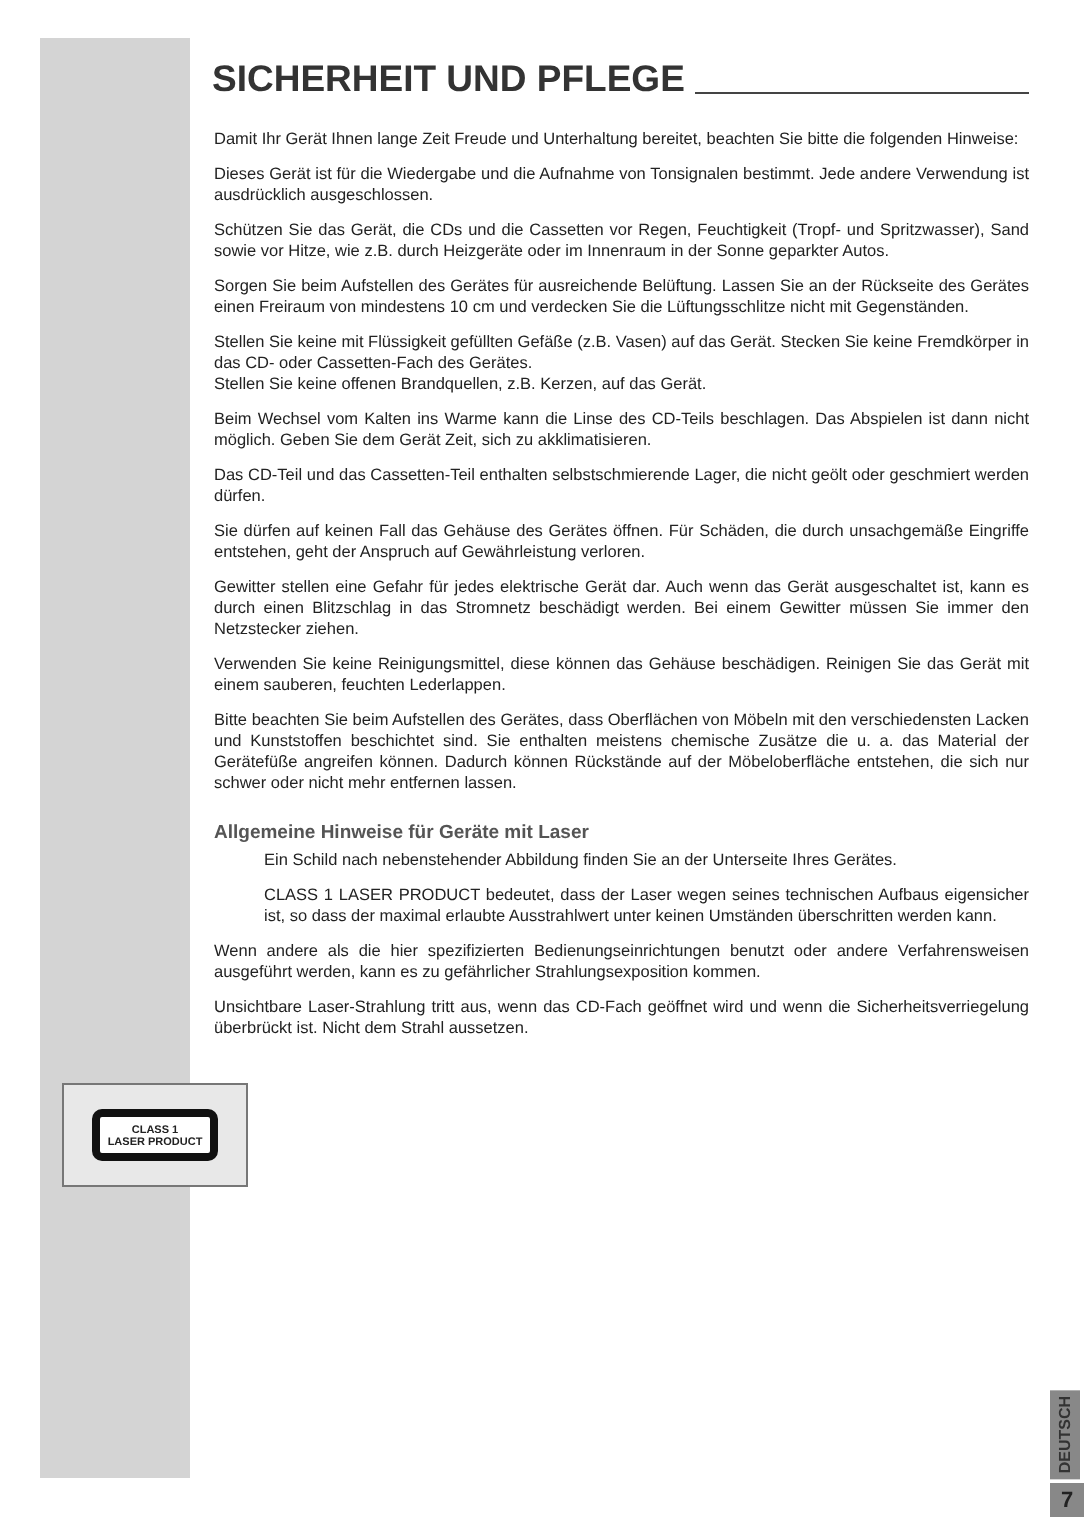CLASS 1
LASER PRODUCT
SICHERHEIT UND PFLEGE
Damit Ihr Gerät Ihnen lange Zeit Freude und Unterhaltung bereitet, beachten Sie bitte die folgenden Hinweise:
Dieses Gerät ist für die Wiedergabe und die Aufnahme von Tonsignalen bestimmt. Jede andere Verwendung ist ausdrücklich ausgeschlossen.
Schützen Sie das Gerät, die CDs und die Cassetten vor Regen, Feuchtigkeit (Tropf- und Spritzwasser), Sand sowie vor Hitze, wie z.B. durch Heizgeräte oder im Innenraum in der Sonne geparkter Autos.
Sorgen Sie beim Aufstellen des Gerätes für ausreichende Belüftung. Lassen Sie an der Rückseite des Gerätes einen Freiraum von mindestens 10 cm und verdecken Sie die Lüftungsschlitze nicht mit Gegenständen.
Stellen Sie keine mit Flüssigkeit gefüllten Gefäße (z.B. Vasen) auf das Gerät. Stecken Sie keine Fremdkörper in das CD- oder Cassetten-Fach des Gerätes.
Stellen Sie keine offenen Brandquellen, z.B. Kerzen, auf das Gerät.
Beim Wechsel vom Kalten ins Warme kann die Linse des CD-Teils beschlagen. Das Abspielen ist dann nicht möglich. Geben Sie dem Gerät Zeit, sich zu akklimatisieren.
Das CD-Teil und das Cassetten-Teil enthalten selbstschmierende Lager, die nicht geölt oder geschmiert werden dürfen.
Sie dürfen auf keinen Fall das Gehäuse des Gerätes öffnen. Für Schäden, die durch unsachgemäße Eingriffe entstehen, geht der Anspruch auf Gewährleistung verloren.
Gewitter stellen eine Gefahr für jedes elektrische Gerät dar. Auch wenn das Gerät ausgeschaltet ist, kann es durch einen Blitzschlag in das Stromnetz beschädigt werden. Bei einem Gewitter müssen Sie immer den Netzstecker ziehen.
Verwenden Sie keine Reinigungsmittel, diese können das Gehäuse beschädigen. Reinigen Sie das Gerät mit einem sauberen, feuchten Lederlappen.
Bitte beachten Sie beim Aufstellen des Gerätes, dass Oberflächen von Möbeln mit den verschiedensten Lacken und Kunststoffen beschichtet sind. Sie enthalten meistens chemische Zusätze die u. a. das Material der Gerätefüße angreifen können. Dadurch können Rückstände auf der Möbeloberfläche entstehen, die sich nur schwer oder nicht mehr entfernen lassen.
Allgemeine Hinweise für Geräte mit Laser
Ein Schild nach nebenstehender Abbildung finden Sie an der Unterseite Ihres Gerätes.
CLASS 1 LASER PRODUCT bedeutet, dass der Laser wegen seines technischen Aufbaus eigensicher ist, so dass der maximal erlaubte Ausstrahlwert unter keinen Umständen überschritten werden kann.
Wenn andere als die hier spezifizierten Bedienungseinrichtungen benutzt oder andere Verfahrensweisen ausgeführt werden, kann es zu gefährlicher Strahlungsexposition kommen.
Unsichtbare Laser-Strahlung tritt aus, wenn das CD-Fach geöffnet wird und wenn die Sicherheitsverriegelung überbrückt ist. Nicht dem Strahl aussetzen.
DEUTSCH
7